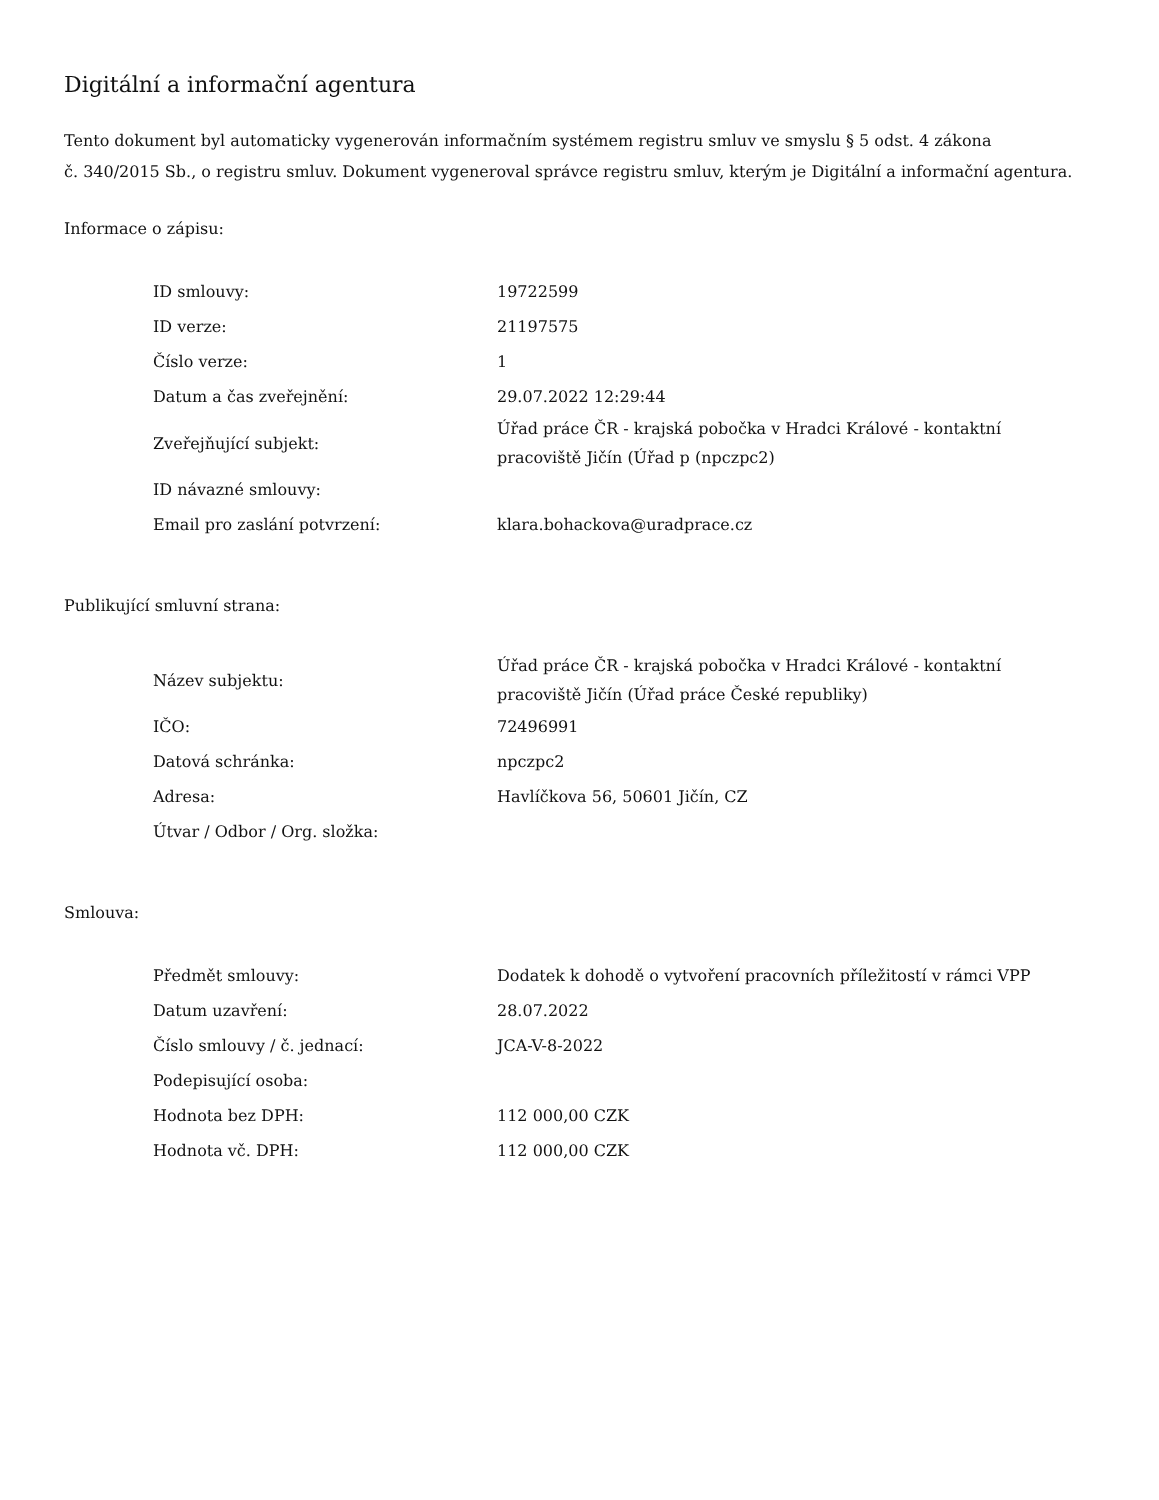Digitální a informační agentura
Tento dokument byl automaticky vygenerován informačním systémem registru smluv ve smyslu § 5 odst. 4 zákona
č. 340/2015 Sb., o registru smluv. Dokument vygeneroval správce registru smluv, kterým je Digitální a informační agentura.
Informace o zápisu:
| ID smlouvy: | 19722599 |
| ID verze: | 21197575 |
| Číslo verze: | 1 |
| Datum a čas zveřejnění: | 29.07.2022 12:29:44 |
| Zveřejňující subjekt: | Úřad práce ČR - krajská pobočka v Hradci Králové - kontaktní pracoviště Jičín (Úřad p (npczpc2) |
| ID návazné smlouvy: | |
| Email pro zaslání potvrzení: | klara.bohackova@uradprace.cz |
Publikující smluvní strana:
| Název subjektu: | Úřad práce ČR - krajská pobočka v Hradci Králové - kontaktní pracoviště Jičín (Úřad práce České republiky) |
| IČO: | 72496991 |
| Datová schránka: | npczpc2 |
| Adresa: | Havlíčkova 56, 50601 Jičín, CZ |
| Útvar / Odbor / Org. složka: | |
Smlouva:
| Předmět smlouvy: | Dodatek k dohodě o vytvoření pracovních příležitostí v rámci VPP |
| Datum uzavření: | 28.07.2022 |
| Číslo smlouvy / č. jednací: | JCA-V-8-2022 |
| Podepisující osoba: | |
| Hodnota bez DPH: | 112 000,00 CZK |
| Hodnota vč. DPH: | 112 000,00 CZK |